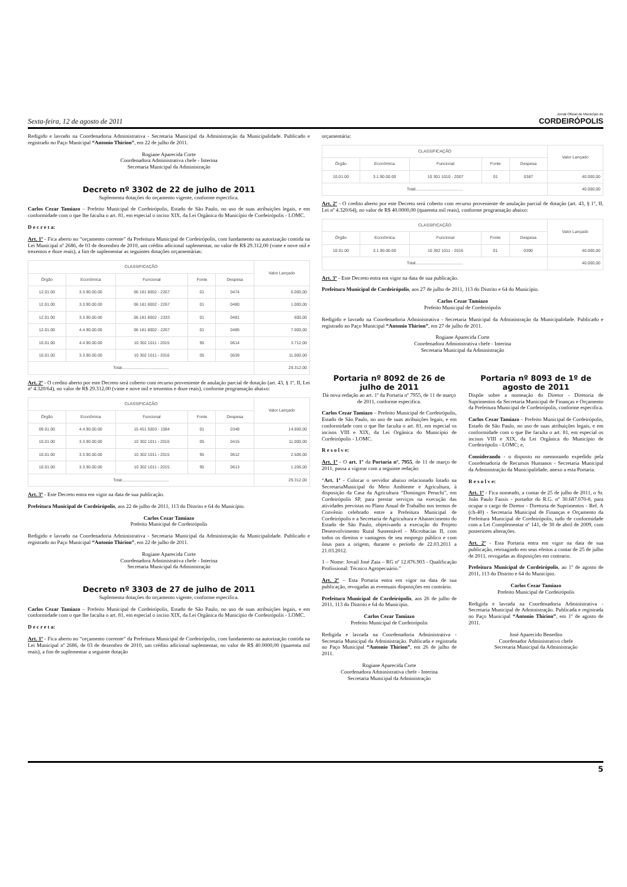Sexta-feira, 12 de agosto de 2011 Jornal Oficial do Município de
CORDEIRÓPOLIS
Redigido e lavrado na Coordenadoria Administrativa - Secretaria Municipal da Administração da Municipalidade. Publicado e registrado no Paço Municipal “Antonio Thirion”, em 22 de julho de 2011.
Rogiane Aparecida Corte
Coordenadora Administrativa chefe - Interina
Secretaria Municipal da Administração
Decreto nº 3302 de 22 de julho de 2011
Suplementa dotações do orçamento vigente, conforme especifica.
Carlos Cezar Tamiazo – Prefeito Municipal de Cordeirópolis, Estado de São Paulo, no uso de suas atribuições legais, e em conformidade com o que lhe faculta o art. 81, em especial o inciso XIX, da Lei Orgânica do Município de Cordeirópolis - LOMC.
D e c r e t a:
Art. 1º - Fica aberto no “orçamento corrente” da Prefeitura Municipal de Cordeirópolis, com fundamento na autorização contida na Lei Municipal nº 2686, de 03 de dezembro de 2010, um crédito adicional suplementar, no valor de R$ 29.312,00 (vinte e nove mil e trezentos e doze reais), a fim de suplementar as seguintes dotações orçamentárias:
| CLASSIFICAÇÃO | | | | | Valor Lançado |
| --- | --- | --- | --- | --- | --- |
| Órgão | Econômica | Funcional | Fonte | Despesa | |
| 12.01.00 | 3.3.90.00.00 | 06 181 8002 - 2267 | 01 | 0474 | 6.000,00 |
| 12.01.00 | 3.3.90.00.00 | 06 181 8002 - 2267 | 01 | 0480 | 1.000,00 |
| 12.01.00 | 3.3.90.00.00 | 06 181 8002 - 2333 | 01 | 0481 | 600,00 |
| 12.01.00 | 4.4.90.00.00 | 06 181 8002 - 2267 | 01 | 0485 | 7.000,00 |
| 10.01.00 | 4.4.90.00.00 | 10 302 1011 - 2015 | 95 | 0614 | 3.712,00 |
| 10.01.00 | 3.3.90.00.00 | 10 302 1011 - 2016 | 05 | 0639 | 11.000,00 |
| Total......................................... | | | | | 29.312,00 |
Art. 2º - O credito aberto por este Decreto será coberto com recurso proveniente de anulação parcial de dotação (art. 43, § 1º, II, Lei nº 4.320/64), no valor de R$ 29.312,00 (vinte e nove mil e trezentos e doze reais), conforme programação abaixo:
| CLASSIFICAÇÃO | | | | | Valor Lançado |
| --- | --- | --- | --- | --- | --- |
| Órgão | Econômica | Funcional | Fonte | Despesa | |
| 09.01.00 | 4.4.90.00.00 | 15 451 5003 - 1084 | 01 | 0348 | 14.600,00 |
| 10.01.00 | 3.3.90.00.00 | 10 302 1011 - 2016 | 05 | 0415 | 11.000,00 |
| 10.01.00 | 3.3.90.00.00 | 10 302 1011 - 2015 | 95 | 0612 | 2.506,00 |
| 10.01.00 | 3.3.90.00.00 | 10 302 1011 - 2015 | 95 | 0613 | 1.206,00 |
| Total......................................... | | | | | 29.312,00 |
Art. 3º - Este Decreto entra em vigor na data de sua publicação.
Prefeitura Municipal de Cordeirópolis, aos 22 de julho de 2011, 113 do Distrito e 64 do Município.
Carlos Cezar Tamiazo
Prefeito Municipal de Cordeirópolis
Redigido e lavrado na Coordenadoria Administrativa - Secretaria Municipal da Administração da Municipalidade. Publicado e registrado no Paço Municipal “Antonio Thirion”, em 22 de julho de 2011.
Rogiane Aparecida Corte
Coordenadora Administrativa chefe - Interina
Secretaria Municipal da Administração
Decreto nº 3303 de 27 de julho de 2011
Suplementa dotações do orçamento vigente, conforme especifica.
Carlos Cezar Tamiazo – Prefeito Municipal de Cordeirópolis, Estado de São Paulo, no uso de suas atribuições legais, e em conformidade com o que lhe faculta o art. 81, em especial o inciso XIX, da Lei Orgânica do Município de Cordeirópolis - LOMC.
D e c r e t a:
Art. 1º - Fica aberto no “orçamento corrente” da Prefeitura Municipal de Cordeirópolis, com fundamento na autorização contida na Lei Municipal nº 2686, de 03 de dezembro de 2010, um crédito adicional suplementar, no valor de R$ 40.0000,00 (quarenta mil reais), a fim de suplementar a seguinte dotação
orçamentária:
| CLASSIFICAÇÃO | | | | | Valor Lançado |
| --- | --- | --- | --- | --- | --- |
| Órgão | Econômica | Funcional | Fonte | Despesa | |
| 10.01.00 | 3.1.90.00.00 | 10 301 1010 - 2007 | 01 | 0387 | 40.000,00 |
| Total......................................... | | | | | 40.000,00 |
Art. 2º - O credito aberto por este Decreto será coberto com recurso proveniente de anulação parcial de dotação (art. 43, § 1º, II, Lei nº 4.320/64), no valor de R$ 40.0000,00 (quarenta mil reais), conforme programação abaixo:
| CLASSIFICAÇÃO | | | | | Valor Lançado |
| --- | --- | --- | --- | --- | --- |
| Órgão | Econômica | Funcional | Fonte | Despesa | |
| 10.01.00 | 3.1.90.00.00 | 10 302 1011 - 2016 | 01 | 0390 | 40.000,00 |
| Total......................................... | | | | | 40.000,00 |
Art. 3º - Este Decreto entra em vigor na data de sua publicação.
Prefeitura Municipal de Cordeirópolis, aos 27 de julho de 2011, 113 do Distrito e 64 do Município.
Carlos Cezar Tamiazo
Prefeito Municipal de Cordeirópolis
Redigido e lavrado na Coordenadoria Administrativa - Secretaria Municipal da Administração da Municipalidade. Publicado e registrado no Paço Municipal “Antonio Thirion”, em 27 de julho de 2011.
Rogiane Aparecida Corte
Coordenadora Administrativa chefe - Interina
Secretaria Municipal da Administração
Portaria nº 8092 de 26 de julho de 2011
Dá nova redação ao art. 1º da Portaria nº 7955, de 11 de março de 2011, conforme especifica.
Carlos Cezar Tamiazo – Prefeito Municipal de Cordeirópolis, Estado de São Paulo, no uso de suas atribuições legais, e em conformidade com o que lhe faculta o art. 81, em especial os incisos VIII e XIX, da Lei Orgânica do Município de Cordeirópolis - LOMC.
R e s o l v e:
Art. 1º - O art. 1º da Portaria nº. 7955, de 11 de março de 2011, passa a vigorar com a seguinte redação:
“Art. 1º - Colocar o servidor abaixo relacionado lotado na SecretariaMunicipal do Meio Ambiente e Agricultura, à disposição da Casa da Agricultura “Domingos Peruchi”, em Cordeirópolis SP, para prestar serviços na execução das atividades previstas no Plano Anual de Trabalho nos termos de Convênio celebrado entre a Prefeitura Municipal de Cordeirópolis e a Secretaria de Agricultura e Abastecimento do Estado de São Paulo, objetivando a execução do Projeto Desenvolvimento Rural Sustentável - Microbacias II, com todos os direitos e vantagens de seu emprego público e com ônus para a origem, durante o período de 22.03.2011 a 21.03.2012.
1 – Nome: Jovail José Zaia – RG nº 12.876.903 - Qualificação Profissional: Técnico Agropecuário.”
Art. 2º – Esta Portaria entra em vigor na data de sua publicação, revogadas as eventuais disposições em contrário.
Prefeitura Municipal de Cordeirópolis, aos 26 de julho de 2011, 113 do Distrito e 64 do Município.
Carlos Cezar Tamiazo
Prefeito Municipal de Cordeirópolis
Redigida e lavrada na Coordenadoria Administrativa - Secretaria Municipal da Administração. Publicada e registrada no Paço Municipal “Antonio Thirion”, em 26 de julho de 2011.
Rogiane Aparecida Corte
Coordenadora Administrativa chefe - Interina
Secretaria Municipal da Administração
Portaria nº 8093 de 1º de agosto de 2011
Dispõe sobre a nomeação do Diretor - Diretoria de Suprimentos da Secretaria Municipal de Finanças e Orçamento da Prefeitura Municipal de Cordeirópolis, conforme especifica.
Carlos Cezar Tamiazo – Prefeito Municipal de Cordeirópolis, Estado de São Paulo, no uso de suas atribuições legais, e em conformidade com o que lhe faculta o art. 81, em especial os incisos VIII e XIX, da Lei Orgânica do Município de Cordeirópolis - LOMC; e,
Considerando - o disposto no memorando expedido pela Coordenadoria de Recursos Humanos - Secretaria Municipal da Administração da Municipalidade, anexo a esta Portaria.
R e s o l v e:
Art. 1º - Fica nomeado, a contar de 25 de julho de 2011, o Sr. João Paulo Fassis - portador do R.G. nº 30.687.070-8, para ocupar o cargo de Diretor - Diretoria de Suprimentos - Ref. A (ch-40) - Secretaria Municipal de Finanças e Orçamento da Prefeitura Municipal de Cordeirópolis, tudo de conformidade com a Lei Complementar nº 141, de 30 de abril de 2009, com posteriores alterações.
Art. 2º - Esta Portaria entra em vigor na data de sua publicação, retroagindo em seus efeitos a contar de 25 de julho de 2011, revogadas as disposições em contrario.
Prefeitura Municipal de Cordeirópolis, ao 1º de agosto de 2011, 113 do Distrito e 64 do Município.
Carlos Cezar Tamiazo
Prefeito Municipal de Cordeirópolis
Redigida e lavrada na Coordenadoria Administrativa - Secretaria Municipal de Administração. Publicada e registrada no Paço Municipal “Antonio Thirion”, em 1º de agosto de 2011.
José Aparecido Benedito
Coordenador Administrativo chefe
Secretaria Municipal da Administração
5